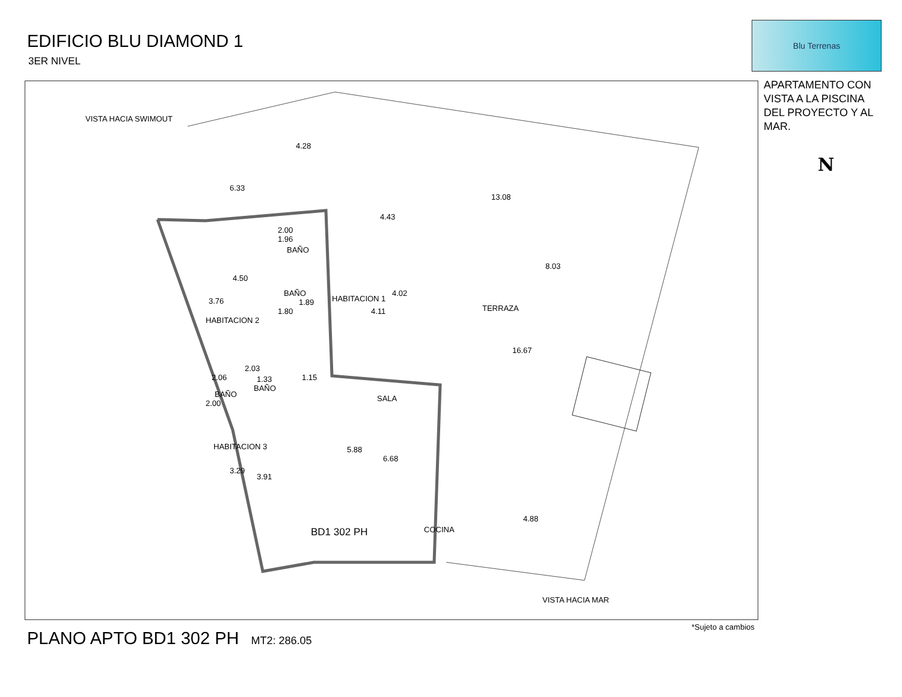EDIFICIO BLU DIAMOND 1
3ER NIVEL
Blu Terrenas
APARTAMENTO CON VISTA A LA PISCINA DEL PROYECTO Y AL MAR.
N
VISTA HACIA SWIMOUT
4.28
6.33
13.08
4.43
2.00
1.96
BAÑO
8.03
4.50
BAÑO
1.89 HABITACION 1
4.02
3.76
4.11
1.80
HABITACION 2
TERRAZA
16.67
2.06
2.03
1.33 1.15
BAÑO
BAÑO
2.00
SALA
HABITACION 3 5.88
6.68
3.29
3.91
4.88
BD1 302 PH COCINA
VISTA HACIA MAR
*Sujeto a cambios
PLANO APTO BD1 302 PH MT2: 286.05